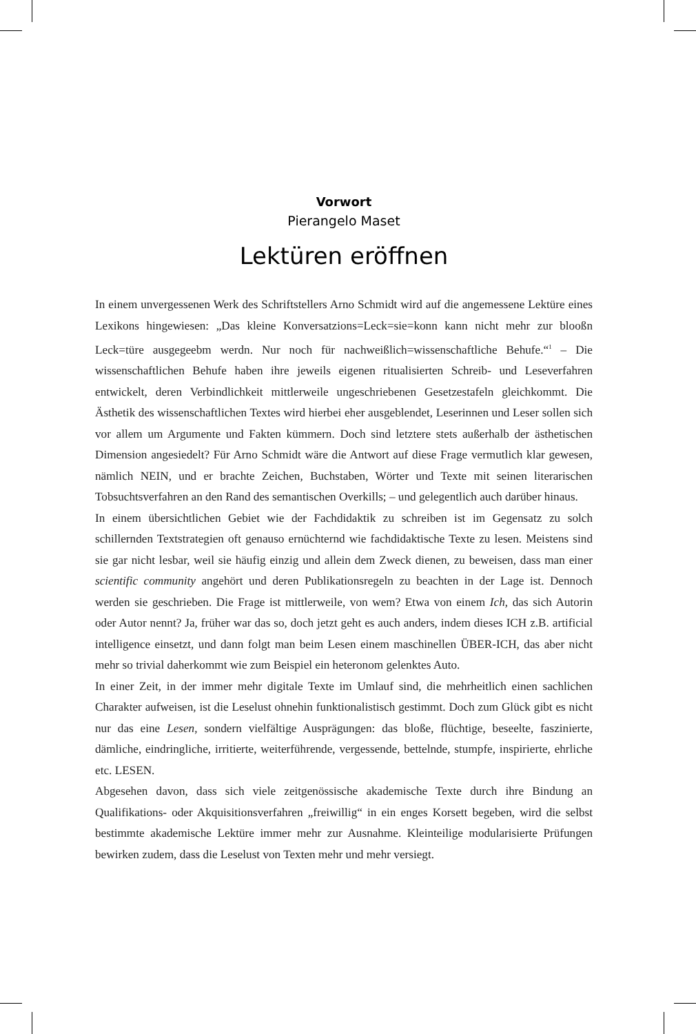Vorwort
Pierangelo Maset
Lektüren eröffnen
In einem unvergessenen Werk des Schriftstellers Arno Schmidt wird auf die angemessene Lektüre eines Lexikons hingewiesen: „Das kleine Konversatzions=Leck=sie=konn kann nicht mehr zur blooßn Leck=türe ausgegeebm werdn. Nur noch für nachweißlich=wissenschaftliche Behufe.“<sup>1</sup> – Die wissenschaftlichen Behufe haben ihre jeweils eigenen ritualisierten Schreib- und Leseverfahren entwickelt, deren Verbindlichkeit mittlerweile ungeschriebenen Gesetzestafeln gleichkommt. Die Ästhetik des wissenschaftlichen Textes wird hierbei eher ausgeblendet, Leserinnen und Leser sollen sich vor allem um Argumente und Fakten kümmern. Doch sind letztere stets außerhalb der ästhetischen Dimension angesiedelt? Für Arno Schmidt wäre die Antwort auf diese Frage vermutlich klar gewesen, nämlich NEIN, und er brachte Zeichen, Buchstaben, Wörter und Texte mit seinen literarischen Tobsuchtsverfahren an den Rand des semantischen Overkills; – und gelegentlich auch darüber hinaus.
In einem übersichtlichen Gebiet wie der Fachdidaktik zu schreiben ist im Gegensatz zu solch schillernden Textstrategien oft genauso ernüchternd wie fachdidaktische Texte zu lesen. Meistens sind sie gar nicht lesbar, weil sie häufig einzig und allein dem Zweck dienen, zu beweisen, dass man einer scientific community angehört und deren Publikationsregeln zu beachten in der Lage ist. Dennoch werden sie geschrieben. Die Frage ist mittlerweile, von wem? Etwa von einem Ich, das sich Autorin oder Autor nennt? Ja, früher war das so, doch jetzt geht es auch anders, indem dieses ICH z.B. artificial intelligence einsetzt, und dann folgt man beim Lesen einem maschinellen ÜBER-ICH, das aber nicht mehr so trivial daherkommt wie zum Beispiel ein heteronom gelenktes Auto.
In einer Zeit, in der immer mehr digitale Texte im Umlauf sind, die mehrheitlich einen sachlichen Charakter aufweisen, ist die Leselust ohnehin funktionalistisch gestimmt. Doch zum Glück gibt es nicht nur das eine Lesen, sondern vielfältige Ausprägungen: das bloße, flüchtige, beseelte, faszinierte, dämliche, eindringliche, irritierte, weiterführende, vergessende, bettelnde, stumpfe, inspirierte, ehrliche etc. LESEN.
Abgesehen davon, dass sich viele zeitgenössische akademische Texte durch ihre Bindung an Qualifikations- oder Akquisitionsverfahren „freiwillig“ in ein enges Korsett begeben, wird die selbst bestimmte akademische Lektüre immer mehr zur Ausnahme. Kleinteilige modularisierte Prüfungen bewirken zudem, dass die Leselust von Texten mehr und mehr versiegt.